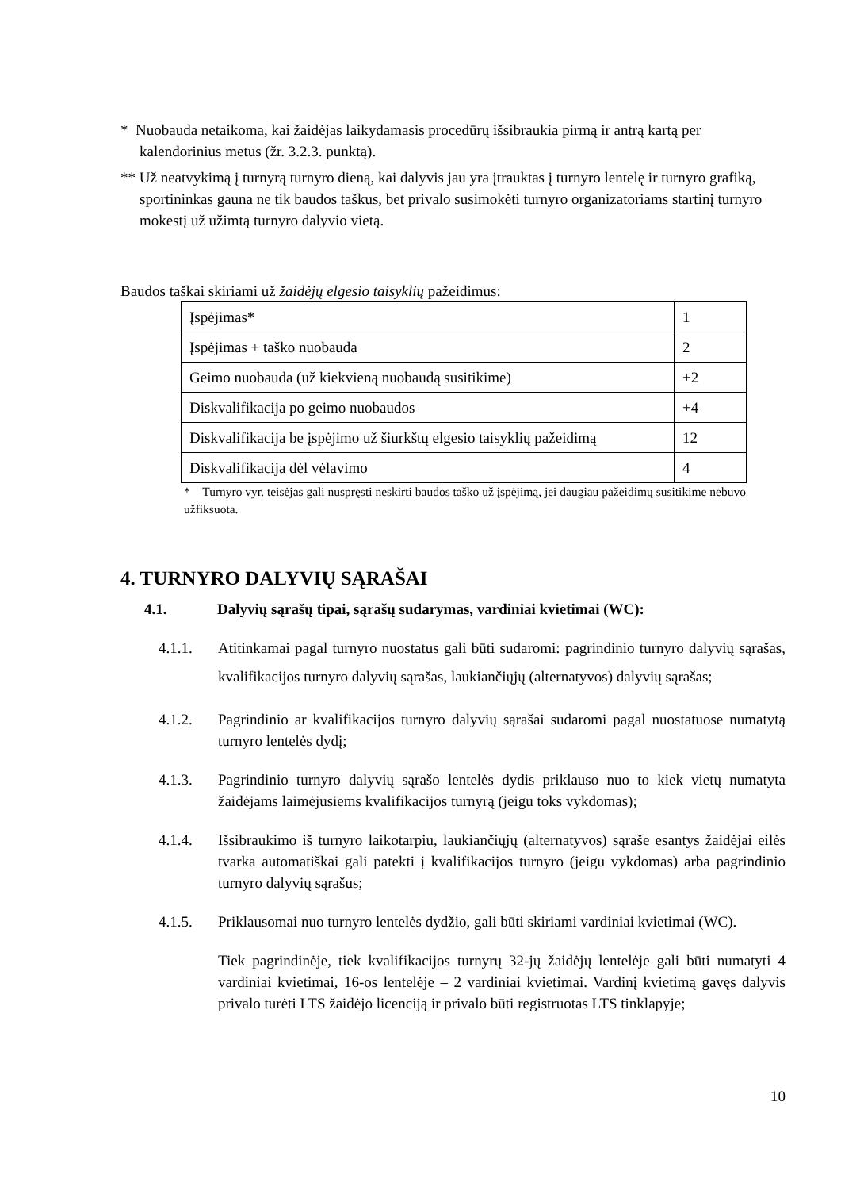* Nuobauda netaikoma, kai žaidėjas laikydamasis procedūrų išsibraukia pirmą ir antrą kartą per kalendorinius metus (žr. 3.2.3. punktą).
** Už neatvykimą į turnyrą turnyro dieną, kai dalyvis jau yra įtrauktas į turnyro lentelę ir turnyro grafiką, sportininkas gauna ne tik baudos taškus, bet privalo susimokėti turnyro organizatoriams startinį turnyro mokestį už užimtą turnyro dalyvio vietą.
Baudos taškai skiriami už žaidėjų elgesio taisyklių pažeidimus:
| Įspėjimas* | 1 |
| Įspėjimas + taško nuobauda | 2 |
| Geimo nuobauda (už kiekvieną nuobaudą susitikime) | +2 |
| Diskvalifikacija po geimo nuobaudos | +4 |
| Diskvalifikacija be įspėjimo už šiurkštų elgesio taisyklių pažeidimą | 12 |
| Diskvalifikacija dėl vėlavimo | 4 |
* Turnyro vyr. teisėjas gali nuspręsti neskirti baudos taško už įspėjimą, jei daugiau pažeidimų susitikime nebuvo užfiksuota.
4. TURNYRO DALYVIŲ SĄRAŠAI
4.1. Dalyvių sąrašų tipai, sąrašų sudarymas, vardiniai kvietimai (WC):
4.1.1. Atitinkamai pagal turnyro nuostatus gali būti sudaromi: pagrindinio turnyro dalyvių sąrašas, kvalifikacijos turnyro dalyvių sąrašas, laukiančiųjų (alternatyvos) dalyvių sąrašas;
4.1.2. Pagrindinio ar kvalifikacijos turnyro dalyvių sąrašai sudaromi pagal nuostatuose numatytą turnyro lentelės dydį;
4.1.3. Pagrindinio turnyro dalyvių sąrašo lentelės dydis priklauso nuo to kiek vietų numatyta žaidėjams laimėjusiems kvalifikacijos turnyrą (jeigu toks vykdomas);
4.1.4. Išsibraukimo iš turnyro laikotarpiu, laukiančiųjų (alternatyvos) sąraše esantys žaidėjai eilės tvarka automatiškai gali patekti į kvalifikacijos turnyro (jeigu vykdomas) arba pagrindinio turnyro dalyvių sąrašus;
4.1.5. Priklausomai nuo turnyro lentelės dydžio, gali būti skiriami vardiniai kvietimai (WC).
Tiek pagrindinėje, tiek kvalifikacijos turnyrų 32-jų žaidėjų lentelėje gali būti numatyti 4 vardiniai kvietimai, 16-os lentelėje – 2 vardiniai kvietimai. Vardinį kvietimą gavęs dalyvis privalo turėti LTS žaidėjo licenciją ir privalo būti registruotas LTS tinklapyje;
10